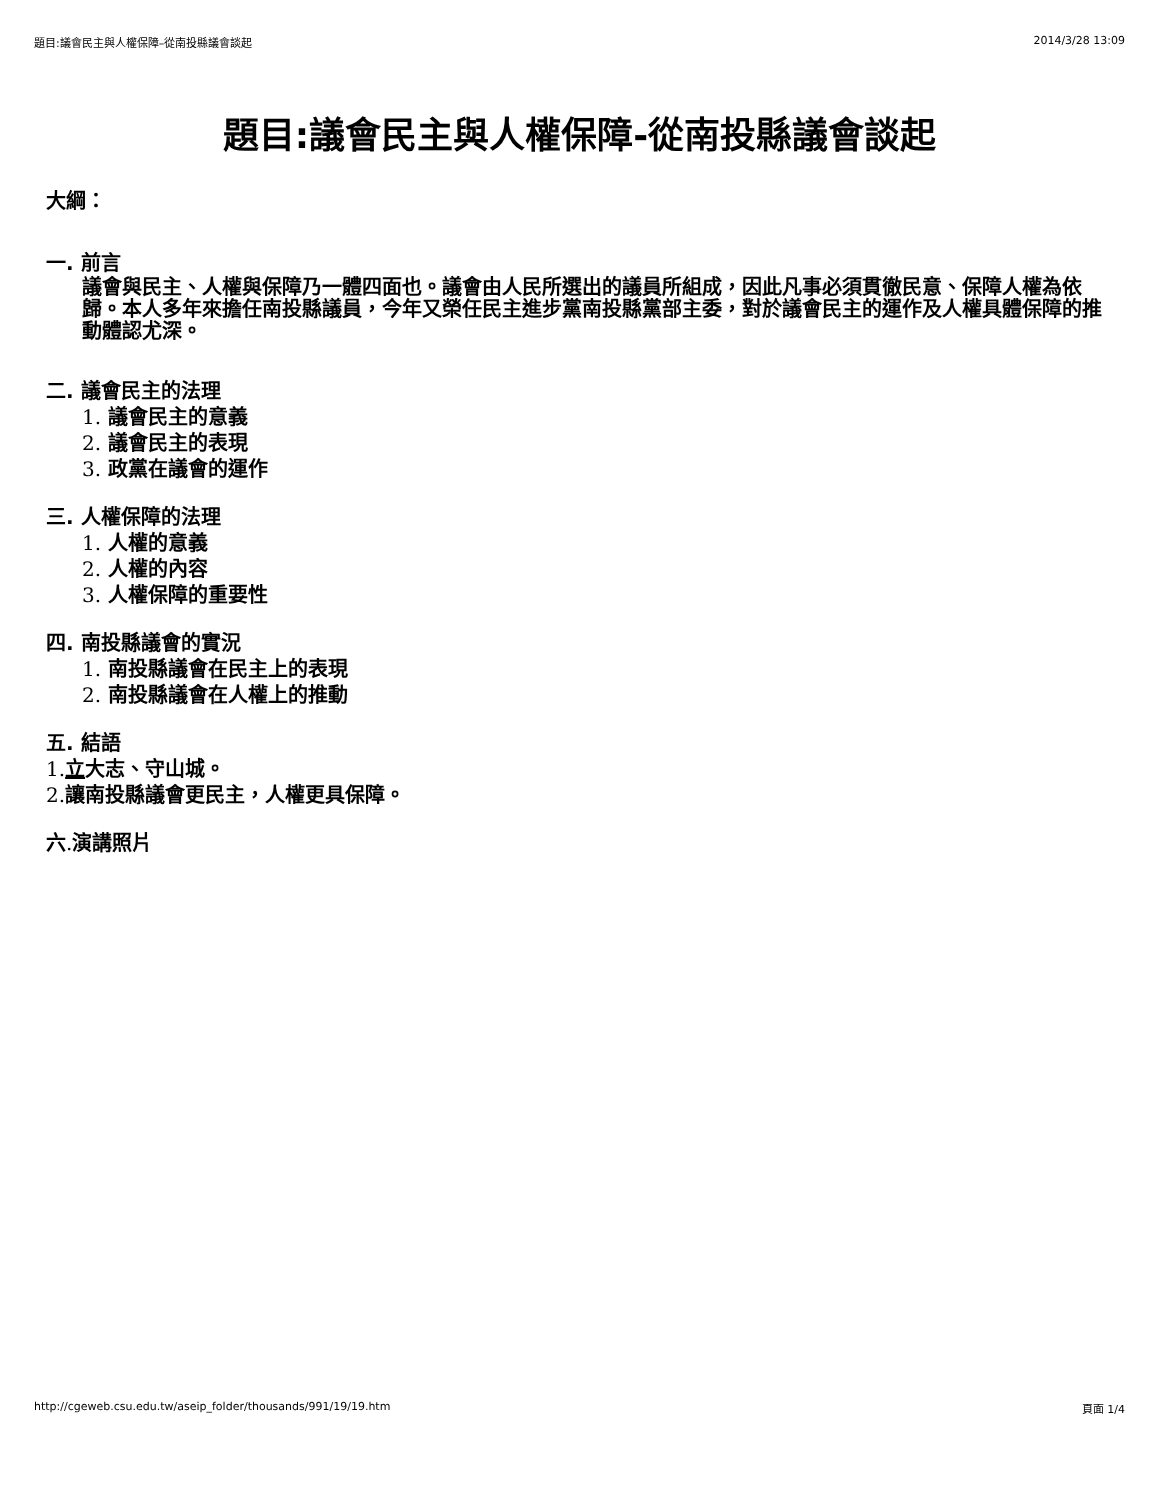題目:議會民主與人權保障–從南投縣議會談起 2014/3/28 13:09
題目:議會民主與人權保障-從南投縣議會談起
大綱：
一. 前言
議會與民主、人權與保障乃一體四面也。議會由人民所選出的議員所組成，因此凡事必須貫徹民意、保障人權為依歸。本人多年來擔任南投縣議員，今年又榮任民主進步黨南投縣黨部主委，對於議會民主的運作及人權具體保障的推動體認尤深。
二. 議會民主的法理
1. 議會民主的意義
2. 議會民主的表現
3. 政黨在議會的運作
三. 人權保障的法理
1. 人權的意義
2. 人權的內容
3. 人權保障的重要性
四. 南投縣議會的實況
1. 南投縣議會在民主上的表現
2. 南投縣議會在人權上的推動
五. 結語
1. 立大志、守山城。
2. 讓南投縣議會更民主，人權更具保障。
六. 演講照片
http://cgeweb.csu.edu.tw/aseip_folder/thousands/991/19/19.htm 頁面 1/4